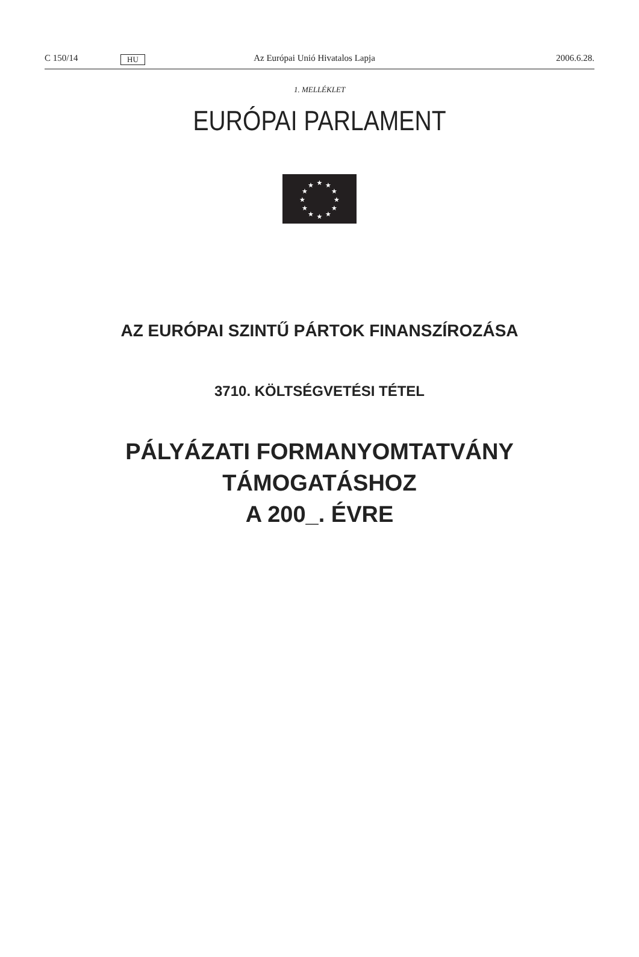C 150/14 HU Az Európai Unió Hivatalos Lapja 2006.6.28.
1. MELLÉKLET
EURÓPAI PARLAMENT
★
★
★
★
★
★
★
★
★
★
★
★
AZ EURÓPAI SZINTŰ PÁRTOK FINANSZÍROZÁSA
3710. KÖLTSÉGVETÉSI TÉTEL
PÁLYÁZATI FORMANYOMTATVÁNY
TÁMOGATÁSHOZ
A 200_. ÉVRE